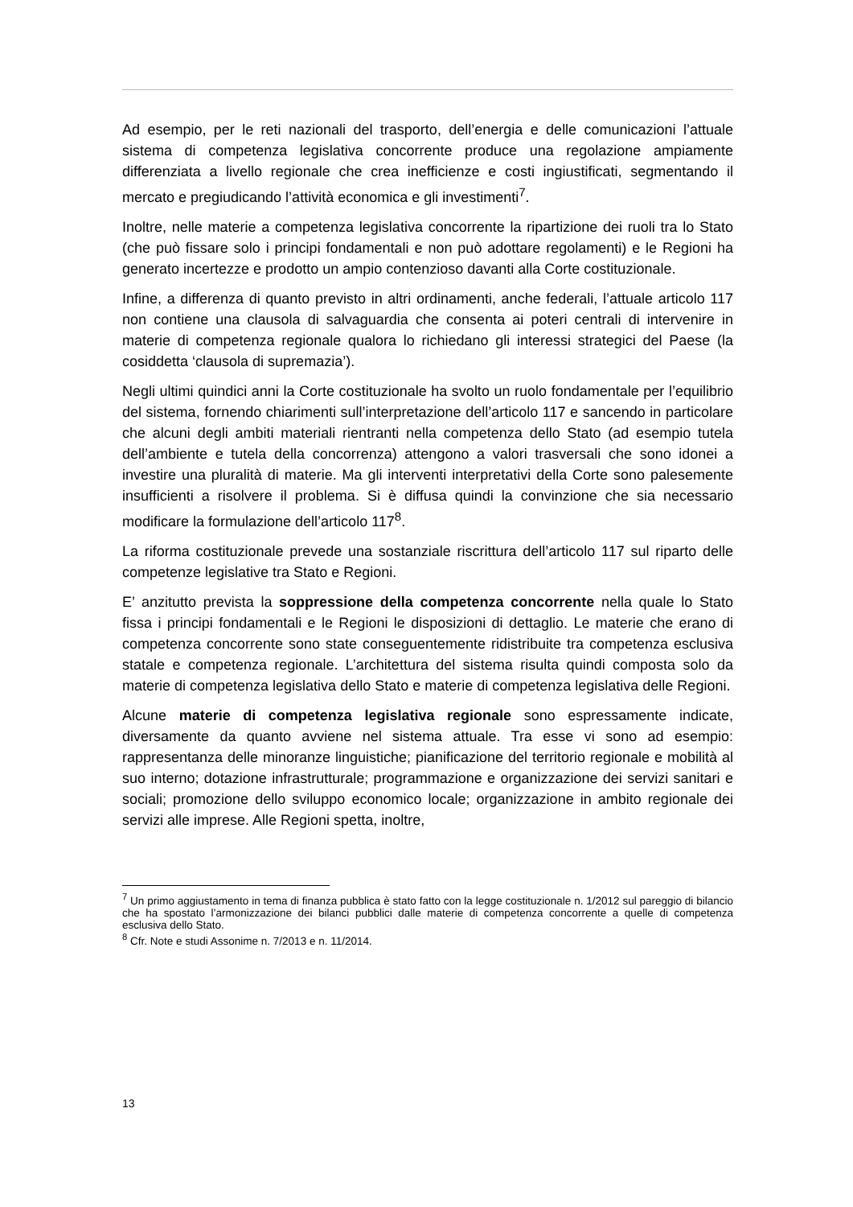Ad esempio, per le reti nazionali del trasporto, dell’energia e delle comunicazioni l’attuale sistema di competenza legislativa concorrente produce una regolazione ampiamente differenziata a livello regionale che crea inefficienze e costi ingiustificati, segmentando il mercato e pregiudicando l’attività economica e gli investimenti<sup>7</sup>.
Inoltre, nelle materie a competenza legislativa concorrente la ripartizione dei ruoli tra lo Stato (che può fissare solo i principi fondamentali e non può adottare regolamenti) e le Regioni ha generato incertezze e prodotto un ampio contenzioso davanti alla Corte costituzionale.
Infine, a differenza di quanto previsto in altri ordinamenti, anche federali, l’attuale articolo 117 non contiene una clausola di salvaguardia che consenta ai poteri centrali di intervenire in materie di competenza regionale qualora lo richiedano gli interessi strategici del Paese (la cosiddetta ‘clausola di supremazia’).
Negli ultimi quindici anni la Corte costituzionale ha svolto un ruolo fondamentale per l’equilibrio del sistema, fornendo chiarimenti sull’interpretazione dell’articolo 117 e sancendo in particolare che alcuni degli ambiti materiali rientranti nella competenza dello Stato (ad esempio tutela dell’ambiente e tutela della concorrenza) attengono a valori trasversali che sono idonei a investire una pluralità di materie. Ma gli interventi interpretativi della Corte sono palesemente insufficienti a risolvere il problema. Si è diffusa quindi la convinzione che sia necessario modificare la formulazione dell’articolo 117<sup>8</sup>.
La riforma costituzionale prevede una sostanziale riscrittura dell’articolo 117 sul riparto delle competenze legislative tra Stato e Regioni.
E’ anzitutto prevista la soppressione della competenza concorrente nella quale lo Stato fissa i principi fondamentali e le Regioni le disposizioni di dettaglio. Le materie che erano di competenza concorrente sono state conseguentemente ridistribuite tra competenza esclusiva statale e competenza regionale. L’architettura del sistema risulta quindi composta solo da materie di competenza legislativa dello Stato e materie di competenza legislativa delle Regioni.
Alcune materie di competenza legislativa regionale sono espressamente indicate, diversamente da quanto avviene nel sistema attuale. Tra esse vi sono ad esempio: rappresentanza delle minoranze linguistiche; pianificazione del territorio regionale e mobilità al suo interno; dotazione infrastrutturale; programmazione e organizzazione dei servizi sanitari e sociali; promozione dello sviluppo economico locale; organizzazione in ambito regionale dei servizi alle imprese. Alle Regioni spetta, inoltre,
<sup>7</sup> Un primo aggiustamento in tema di finanza pubblica è stato fatto con la legge costituzionale n. 1/2012 sul pareggio di bilancio che ha spostato l’armonizzazione dei bilanci pubblici dalle materie di competenza concorrente a quelle di competenza esclusiva dello Stato.
<sup>8</sup> Cfr. Note e studi Assonime n. 7/2013 e n. 11/2014.
13